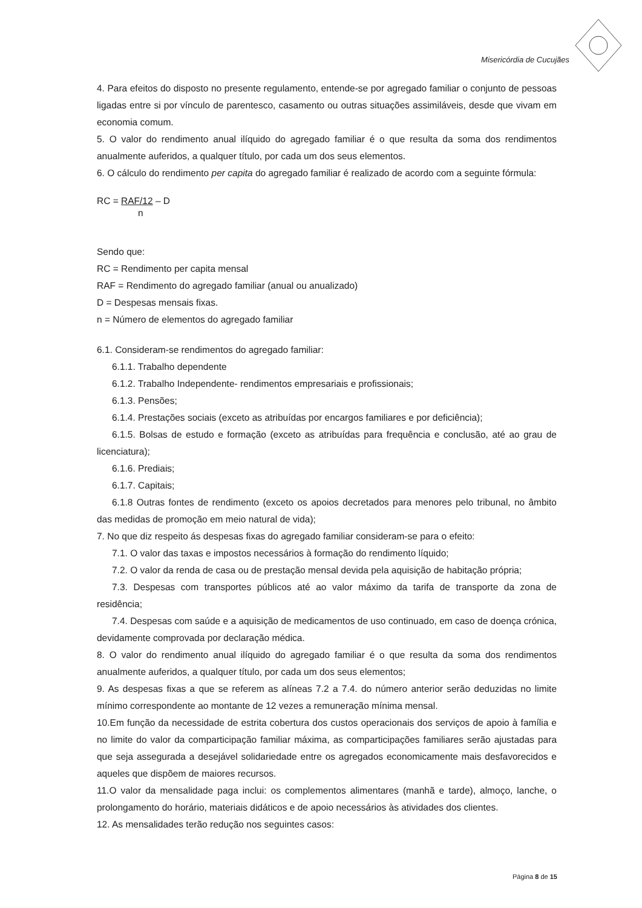Misericórdia de Cucujães
4. Para efeitos do disposto no presente regulamento, entende-se por agregado familiar o conjunto de pessoas ligadas entre si por vínculo de parentesco, casamento ou outras situações assimiláveis, desde que vivam em economia comum.
5. O valor do rendimento anual ilíquido do agregado familiar é o que resulta da soma dos rendimentos anualmente auferidos, a qualquer título, por cada um dos seus elementos.
6. O cálculo do rendimento per capita do agregado familiar é realizado de acordo com a seguinte fórmula:
RC = RAF/12 – D
n
Sendo que:
RC = Rendimento per capita mensal
RAF = Rendimento do agregado familiar (anual ou anualizado)
D = Despesas mensais fixas.
n = Número de elementos do agregado familiar
6.1. Consideram-se rendimentos do agregado familiar:
6.1.1. Trabalho dependente
6.1.2. Trabalho Independente- rendimentos empresariais e profissionais;
6.1.3. Pensões;
6.1.4. Prestações sociais (exceto as atribuídas por encargos familiares e por deficiência);
6.1.5. Bolsas de estudo e formação (exceto as atribuídas para frequência e conclusão, até ao grau de licenciatura);
6.1.6. Prediais;
6.1.7. Capitais;
6.1.8 Outras fontes de rendimento (exceto os apoios decretados para menores pelo tribunal, no âmbito das medidas de promoção em meio natural de vida);
7. No que diz respeito ás despesas fixas do agregado familiar consideram-se para o efeito:
7.1. O valor das taxas e impostos necessários à formação do rendimento líquido;
7.2. O valor da renda de casa ou de prestação mensal devida pela aquisição de habitação própria;
7.3. Despesas com transportes públicos até ao valor máximo da tarifa de transporte da zona de residência;
7.4. Despesas com saúde e a aquisição de medicamentos de uso continuado, em caso de doença crónica, devidamente comprovada por declaração médica.
8. O valor do rendimento anual ilíquido do agregado familiar é o que resulta da soma dos rendimentos anualmente auferidos, a qualquer título, por cada um dos seus elementos;
9. As despesas fixas a que se referem as alíneas 7.2 a 7.4. do número anterior serão deduzidas no limite mínimo correspondente ao montante de 12 vezes a remuneração mínima mensal.
10.Em função da necessidade de estrita cobertura dos custos operacionais dos serviços de apoio à família e no limite do valor da comparticipação familiar máxima, as comparticipações familiares serão ajustadas para que seja assegurada a desejável solidariedade entre os agregados economicamente mais desfavorecidos e aqueles que dispõem de maiores recursos.
11.O valor da mensalidade paga inclui: os complementos alimentares (manhã e tarde), almoço, lanche, o prolongamento do horário, materiais didáticos e de apoio necessários às atividades dos clientes.
12. As mensalidades terão redução nos seguintes casos:
Página 8 de 15